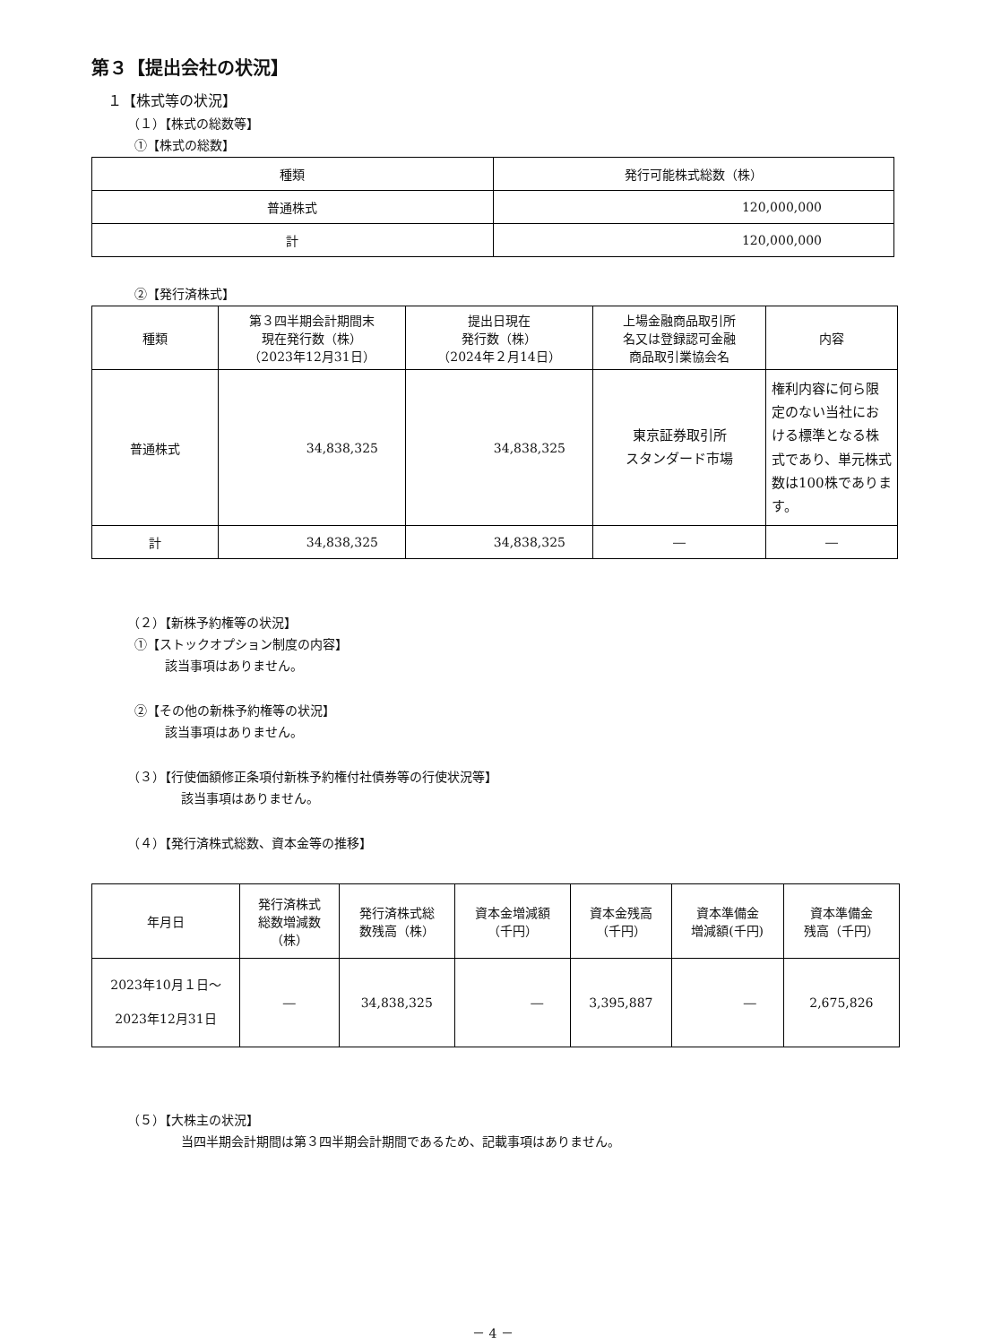第３【提出会社の状況】
１【株式等の状況】
（１）【株式の総数等】
①【株式の総数】
| 種類 | 発行可能株式総数（株） |
| --- | --- |
| 普通株式 | 120,000,000 |
| 計 | 120,000,000 |
②【発行済株式】
| 種類 | 第３四半期会計期間末 現在発行数（株） （2023年12月31日） | 提出日現在 発行数（株） （2024年２月14日） | 上場金融商品取引所 名又は登録認可金融 商品取引業協会名 | 内容 |
| --- | --- | --- | --- | --- |
| 普通株式 | 34,838,325 | 34,838,325 | 東京証券取引所 スタンダード市場 | 権利内容に何ら限定のない当社における標準となる株式であり、単元株式数は100株であります。 |
| 計 | 34,838,325 | 34,838,325 | ― | ― |
（２）【新株予約権等の状況】
①【ストックオプション制度の内容】
該当事項はありません。
②【その他の新株予約権等の状況】
該当事項はありません。
（３）【行使価額修正条項付新株予約権付社債券等の行使状況等】
該当事項はありません。
（４）【発行済株式総数、資本金等の推移】
| 年月日 | 発行済株式 総数増減数 （株） | 発行済株式総 数残高（株） | 資本金増減額 （千円） | 資本金残高 （千円） | 資本準備金 増減額(千円) | 資本準備金 残高（千円） |
| --- | --- | --- | --- | --- | --- | --- |
| 2023年10月１日～ 2023年12月31日 | ― | 34,838,325 | ― | 3,395,887 | ― | 2,675,826 |
（５）【大株主の状況】
当四半期会計期間は第３四半期会計期間であるため、記載事項はありません。
－ 4 －